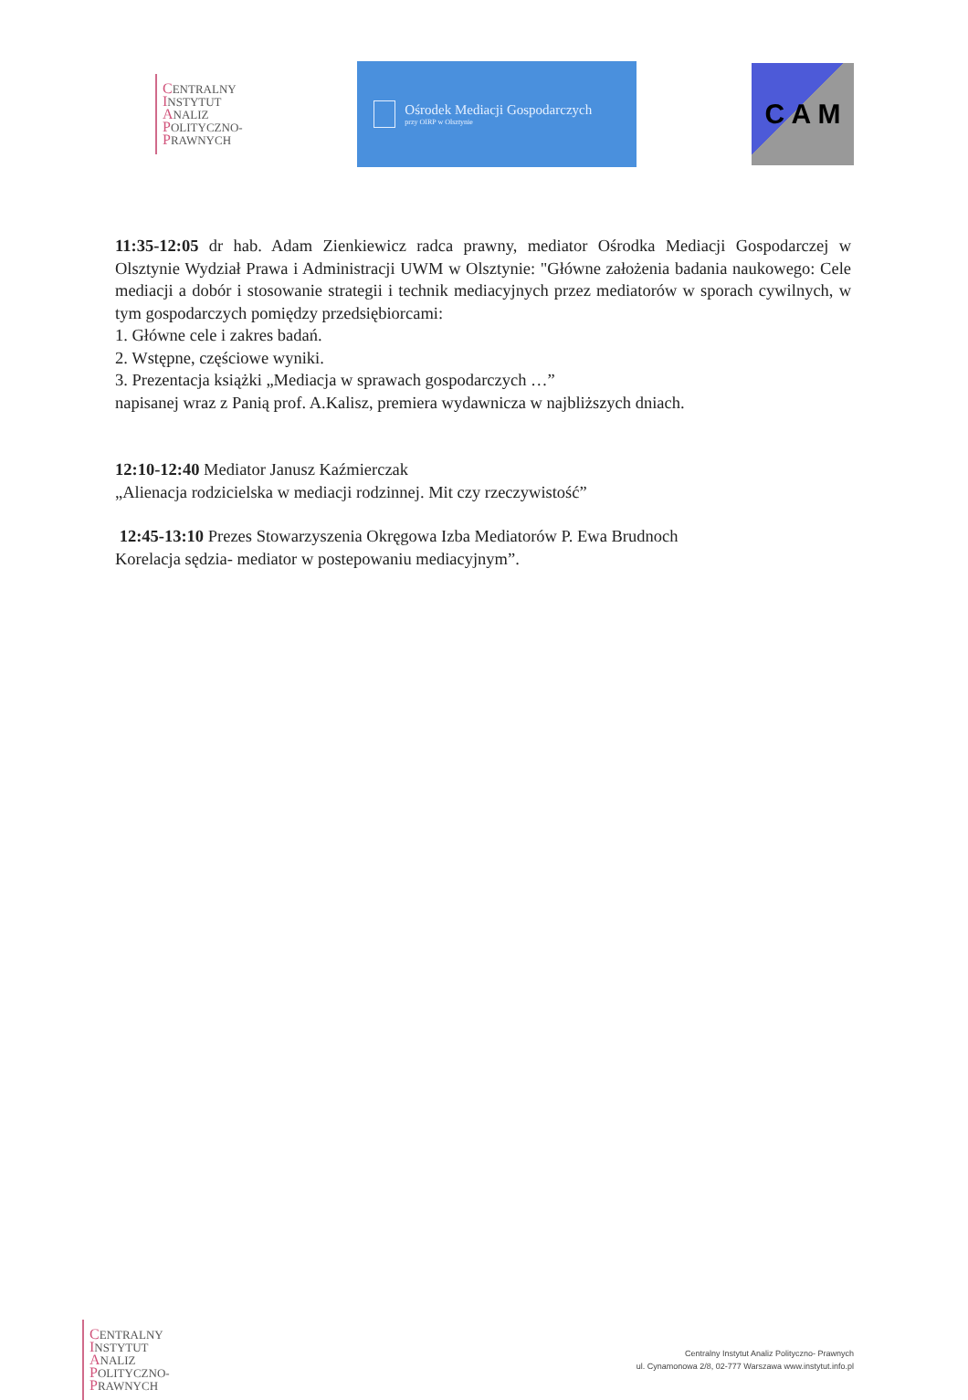CENTRALNY
INSTYTUT
ANALIZ
POLITYCZNO-
PRAWNYCH
Ośrodek Mediacji Gospodarczych
przy OIRP w Olsztynie
C A M
11:35-12:05 dr hab. Adam Zienkiewicz radca prawny, mediator Ośrodka Mediacji Gospodarczej w Olsztynie Wydział Prawa i Administracji UWM w Olsztynie: "Główne założenia badania naukowego: Cele mediacji a dobór i stosowanie strategii i technik mediacyjnych przez mediatorów w sporach cywilnych, w tym gospodarczych pomiędzy przedsiębiorcami:
1. Główne cele i zakres badań.
2. Wstępne, częściowe wyniki.
3. Prezentacja książki „Mediacja w sprawach gospodarczych …”
napisanej wraz z Panią prof. A.Kalisz, premiera wydawnicza w najbliższych dniach.
12:10-12:40 Mediator Janusz Kaźmierczak
„Alienacja rodzicielska w mediacji rodzinnej. Mit czy rzeczywistość”
12:45-13:10 Prezes Stowarzyszenia Okręgowa Izba Mediatorów P. Ewa Brudnoch
Korelacja sędzia- mediator w postepowaniu mediacyjnym”.
CENTRALNY
INSTYTUT
ANALIZ
POLITYCZNO-
PRAWNYCH
Centralny Instytut Analiz Polityczno- Prawnych
ul. Cynamonowa 2/8, 02-777 Warszawa www.instytut.info.pl